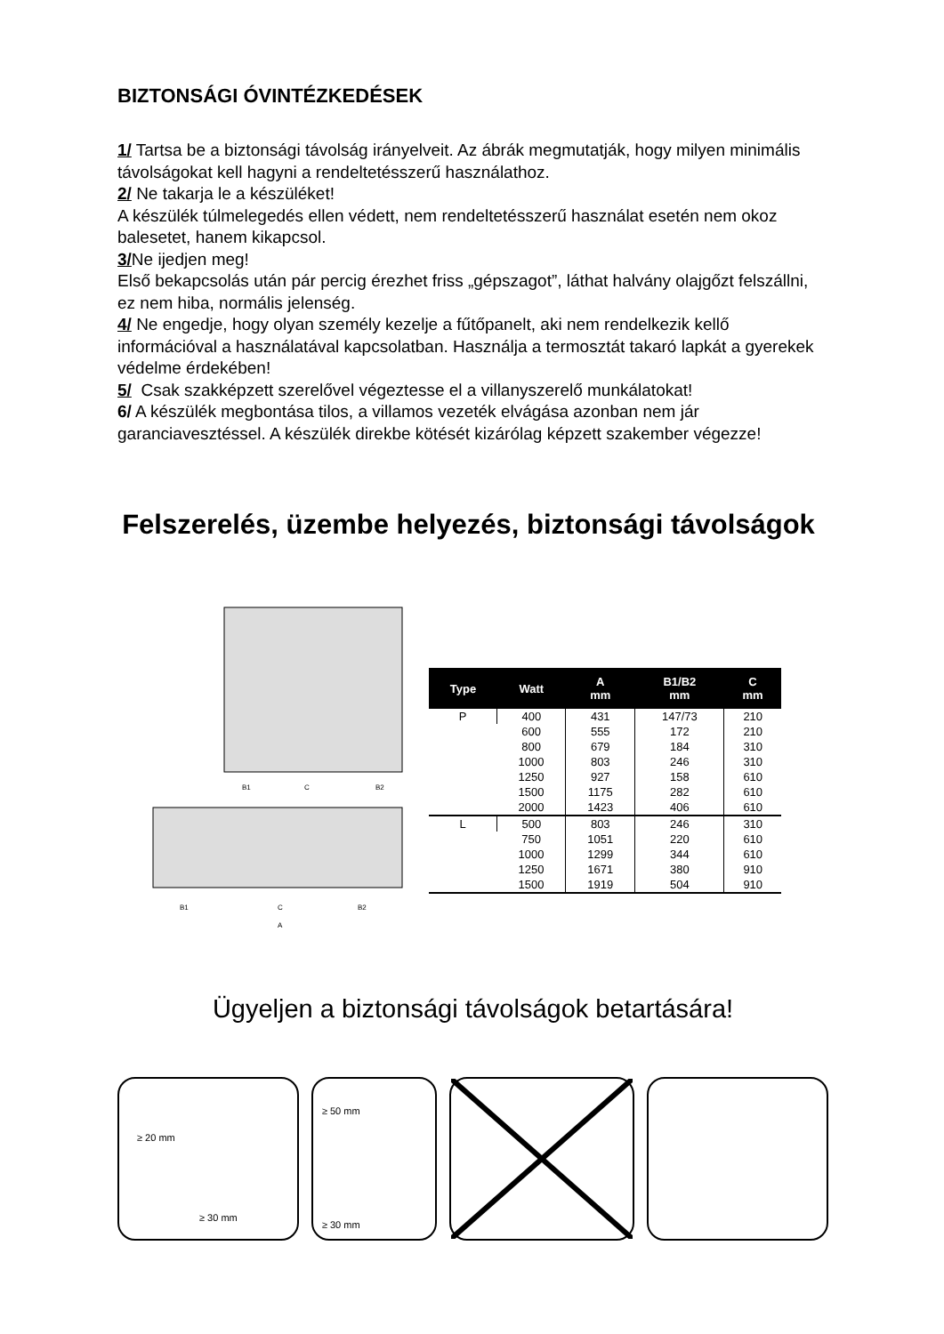BIZTONSÁGI ÓVINTÉZKEDÉSEK
1/ Tartsa be a biztonsági távolság irányelveit. Az ábrák megmutatják, hogy milyen minimális távolságokat kell hagyni a rendeltetésszerű használathoz.
2/ Ne takarja le a készüléket!
A készülék túlmelegedés ellen védett, nem rendeltetésszerű használat esetén nem okoz balesetet, hanem kikapcsol.
3/Ne ijedjen meg!
Első bekapcsolás után pár percig érezhet friss „gépszagot”, láthat halvány olajgőzt felszállni, ez nem hiba, normális jelenség.
4/ Ne engedje, hogy olyan személy kezelje a fűtőpanelt, aki nem rendelkezik kellő információval a használatával kapcsolatban. Használja a termosztát takaró lapkát a gyerekek védelme érdekében!
5/ Csak szakképzett szerelővel végeztesse el a villanyszerelő munkálatokat!
6/ A készülék megbontása tilos, a villamos vezeték elvágása azonban nem jár garanciavesztéssel. A készülék direkbe kötését kizárólag képzett szakember végezze!
Felszerelés, üzembe helyezés, biztonsági távolságok
B1
C
B2
B1
C
B2
A
| Type | Watt | A mm | B1/B2 mm | C mm |
| --- | --- | --- | --- | --- |
| P | 400 | 431 | 147/73 | 210 |
| | 600 | 555 | 172 | 210 |
| | 800 | 679 | 184 | 310 |
| | 1000 | 803 | 246 | 310 |
| | 1250 | 927 | 158 | 610 |
| | 1500 | 1175 | 282 | 610 |
| | 2000 | 1423 | 406 | 610 |
| L | 500 | 803 | 246 | 310 |
| | 750 | 1051 | 220 | 610 |
| | 1000 | 1299 | 344 | 610 |
| | 1250 | 1671 | 380 | 910 |
| | 1500 | 1919 | 504 | 910 |
Ügyeljen a biztonsági távolságok betartására!
≥ 20 mm
≥ 30 mm
≥ 50 mm
≥ 30 mm